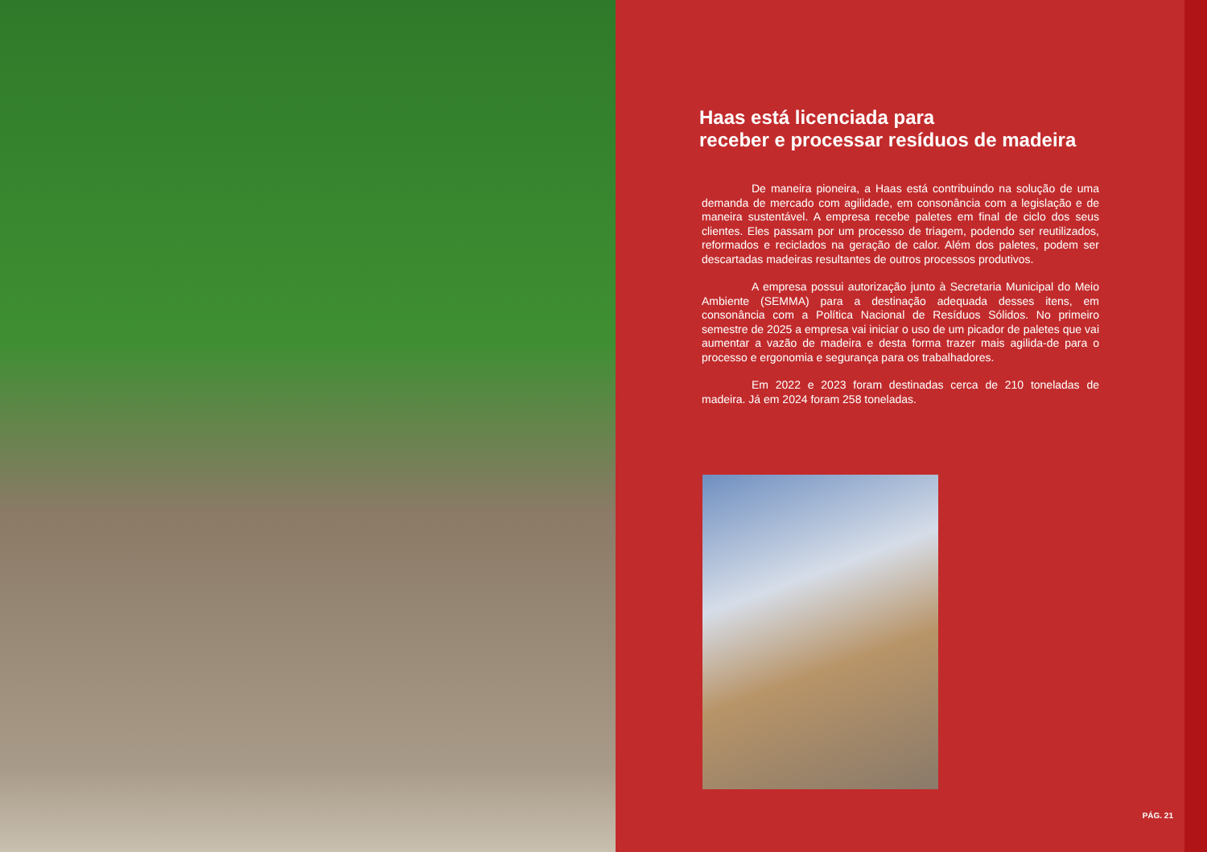Haas está licenciada para
receber e processar resíduos de madeira
De maneira pioneira, a Haas está contribuindo na solução de uma demanda de mercado com agilidade, em consonância com a legislação e de maneira sustentável. A empresa recebe paletes em final de ciclo dos seus clientes. Eles passam por um processo de triagem, podendo ser reutilizados, reformados e reciclados na geração de calor. Além dos paletes, podem ser descartadas madeiras resultantes de outros processos produtivos.
A empresa possui autorização junto à Secretaria Municipal do Meio Ambiente (SEMMA) para a destinação adequada desses itens, em consonância com a Política Nacional de Resíduos Sólidos. No primeiro semestre de 2025 a empresa vai iniciar o uso de um picador de paletes que vai aumentar a vazão de madeira e desta forma trazer mais agilida-de para o processo e ergonomia e segurança para os trabalhadores.
Em 2022 e 2023 foram destinadas cerca de 210 toneladas de madeira. Já em 2024 foram 258 toneladas.
PÁG. 21